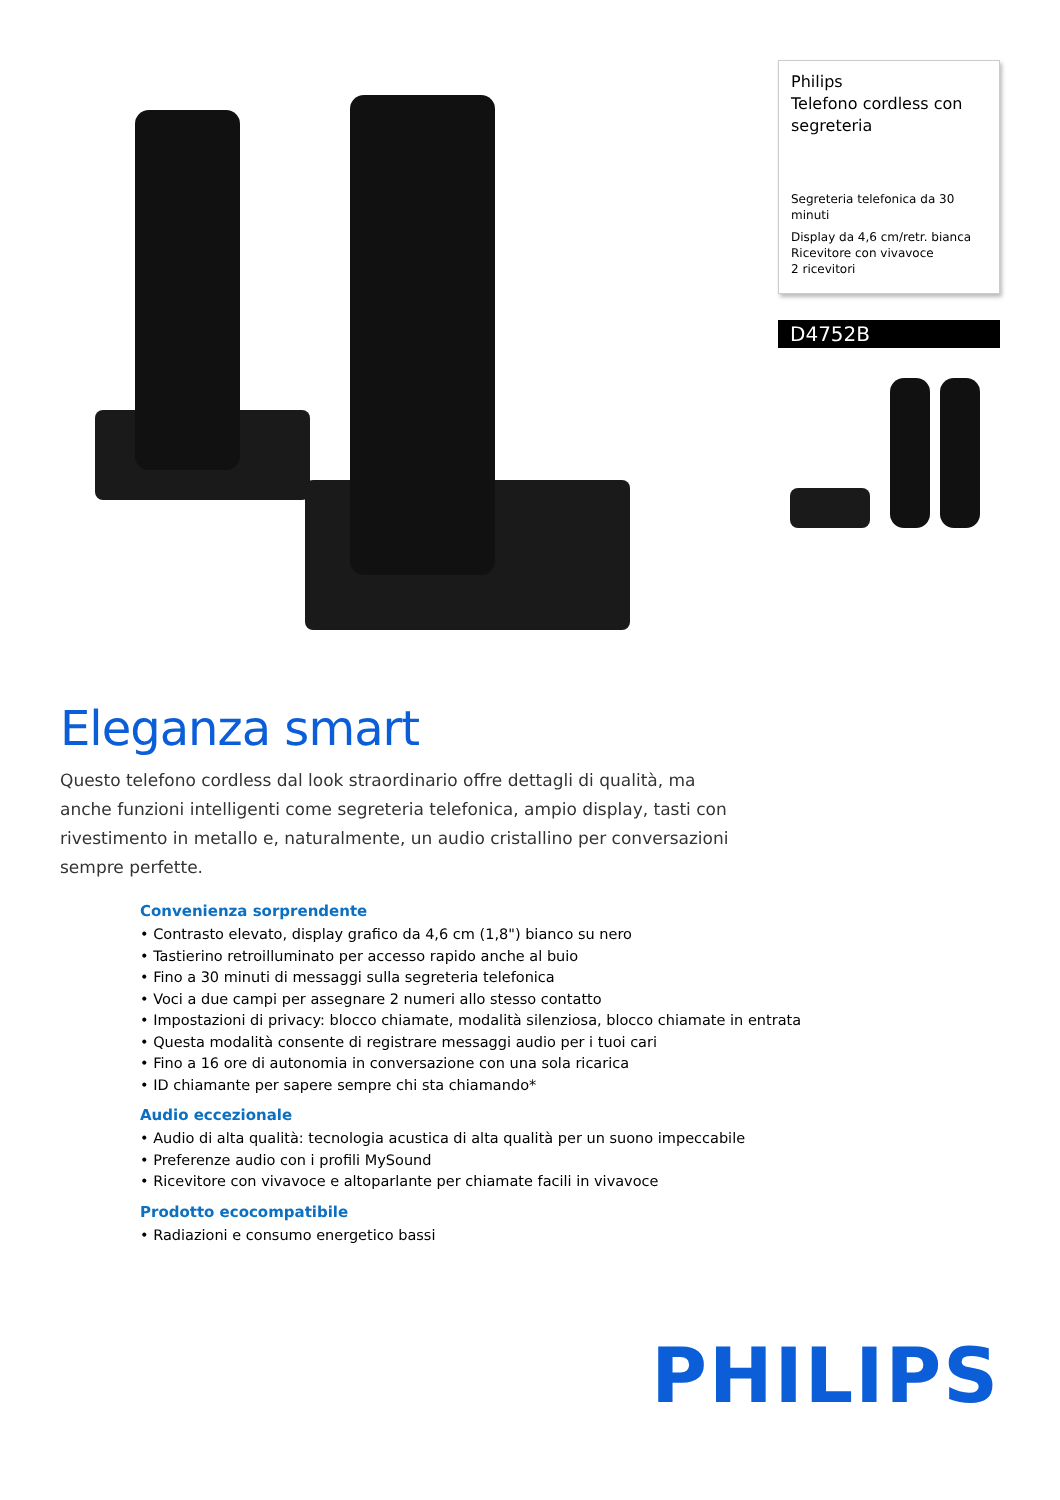Philips
Telefono cordless con segreteria
Segreteria telefonica da 30 minuti
Display da 4,6 cm/retr. bianca
Ricevitore con vivavoce
2 ricevitori
D4752B
Eleganza smart
Questo telefono cordless dal look straordinario offre dettagli di qualità, ma anche funzioni intelligenti come segreteria telefonica, ampio display, tasti con rivestimento in metallo e, naturalmente, un audio cristallino per conversazioni sempre perfette.
Convenienza sorprendente
• Contrasto elevato, display grafico da 4,6 cm (1,8") bianco su nero
• Tastierino retroilluminato per accesso rapido anche al buio
• Fino a 30 minuti di messaggi sulla segreteria telefonica
• Voci a due campi per assegnare 2 numeri allo stesso contatto
• Impostazioni di privacy: blocco chiamate, modalità silenziosa, blocco chiamate in entrata
• Questa modalità consente di registrare messaggi audio per i tuoi cari
• Fino a 16 ore di autonomia in conversazione con una sola ricarica
• ID chiamante per sapere sempre chi sta chiamando*
Audio eccezionale
• Audio di alta qualità: tecnologia acustica di alta qualità per un suono impeccabile
• Preferenze audio con i profili MySound
• Ricevitore con vivavoce e altoparlante per chiamate facili in vivavoce
Prodotto ecocompatibile
• Radiazioni e consumo energetico bassi
PHILIPS